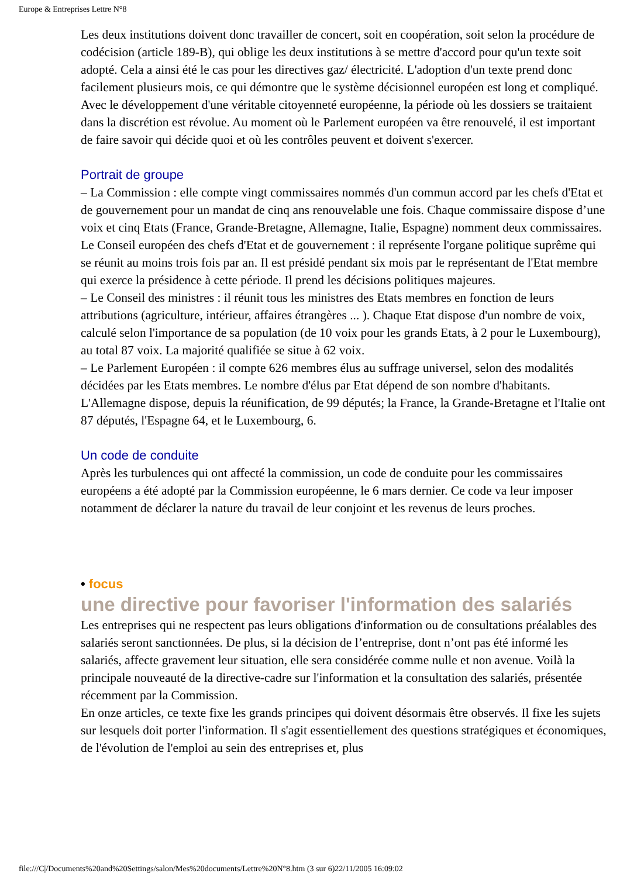Europe & Entreprises Lettre N°8
Les deux institutions doivent donc travailler de concert, soit en coopération, soit selon la procédure de codécision (article 189-B), qui oblige les deux institutions à se mettre d'accord pour qu'un texte soit adopté. Cela a ainsi été le cas pour les directives gaz/ électricité. L'adoption d'un texte prend donc facilement plusieurs mois, ce qui démontre que le système décisionnel européen est long et compliqué. Avec le développement d'une véritable citoyenneté européenne, la période où les dossiers se traitaient dans la discrétion est révolue. Au moment où le Parlement européen va être renouvelé, il est important de faire savoir qui décide quoi et où les contrôles peuvent et doivent s'exercer.
Portrait de groupe
– La Commission : elle compte vingt commissaires nommés d'un commun accord par les chefs d'Etat et de gouvernement pour un mandat de cinq ans renouvelable une fois. Chaque commissaire dispose d’une voix et cinq Etats (France, Grande-Bretagne, Allemagne, Italie, Espagne) nomment deux commissaires. Le Conseil européen des chefs d'Etat et de gouvernement : il représente l'organe politique suprême qui se réunit au moins trois fois par an. Il est présidé pendant six mois par le représentant de l'Etat membre qui exerce la présidence à cette période. Il prend les décisions politiques majeures.
– Le Conseil des ministres : il réunit tous les ministres des Etats membres en fonction de leurs attributions (agriculture, intérieur, affaires étrangères ... ). Chaque Etat dispose d'un nombre de voix, calculé selon l'importance de sa population (de 10 voix pour les grands Etats, à 2 pour le Luxembourg), au total 87 voix. La majorité qualifiée se situe à 62 voix.
– Le Parlement Européen : il compte 626 membres élus au suffrage universel, selon des modalités décidées par les Etats membres. Le nombre d'élus par Etat dépend de son nombre d'habitants. L'Allemagne dispose, depuis la réunification, de 99 députés; la France, la Grande-Bretagne et l'Italie ont 87 députés, l'Espagne 64, et le Luxembourg, 6.
Un code de conduite
Après les turbulences qui ont affecté la commission, un code de conduite pour les commissaires européens a été adopté par la Commission européenne, le 6 mars dernier. Ce code va leur imposer notamment de déclarer la nature du travail de leur conjoint et les revenus de leurs proches.
• focus
une directive pour favoriser l'information des salariés
Les entreprises qui ne respectent pas leurs obligations d'information ou de consultations préalables des salariés seront sanctionnées. De plus, si la décision de l’entreprise, dont n’ont pas été informé les salariés, affecte gravement leur situation, elle sera considérée comme nulle et non avenue. Voilà la principale nouveauté de la directive-cadre sur l'information et la consultation des salariés, présentée récemment par la Commission.
En onze articles, ce texte fixe les grands principes qui doivent désormais être observés. Il fixe les sujets sur lesquels doit porter l'information. Il s'agit essentiellement des questions stratégiques et économiques, de l'évolution de l'emploi au sein des entreprises et, plus
file:///C|/Documents%20and%20Settings/salon/Mes%20documents/Lettre%20N°8.htm (3 sur 6)22/11/2005 16:09:02